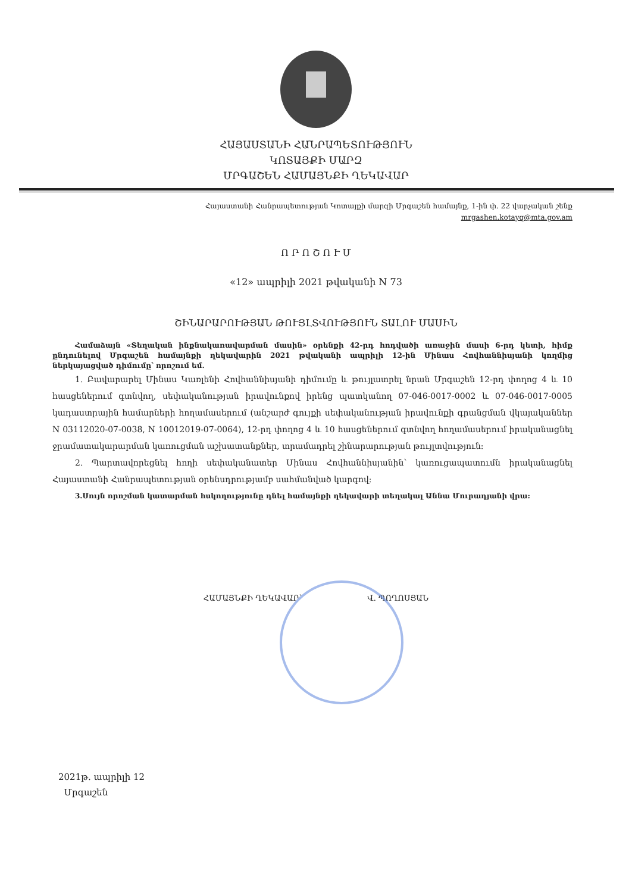ՀԱՅԱՍՏԱՆԻ ՀԱՆՐԱՊԵՏՈՒԹՅՈՒՆ
ԿՈՏԱՅՔԻ ՄԱՐԶ
ՄՐԳԱՇԵՆ ՀԱՄԱՅՆՔԻ ՂԵԿԱՎԱՐ
Հայաստանի Հանրապետության Կոտայքի մարզի Մրգաշեն համայնք, 1-ին փ. 22 վարչական շենք
mrgashen.kotayq@mta.gov.am
Ո Ր Ո Շ Ո Ւ Մ
«12» ապրիլի 2021 թվականի N 73
ՇԻՆԱՐԱՐՈՒԹՅԱՆ ԹՈՒՅԼՏՎՈՒԹՅՈՒՆ ՏԱԼՈՒ ՄԱՍԻՆ
Համաձայն «Տեղական ինքնակառավարման մասին» օրենքի 42-րդ հոդվածի առաջին մասի 6-րդ կետի, հիմք ընդունելով Մրգաշեն համայնքի ղեկավարին 2021 թվականի ապրիլի 12-ին Մինաս Հովհաննիսյանի կողմից ներկայացված դիմումը՝ որոշում եմ.
1. Բավարարել Մինաս Կառլենի Հովհաննիսյանի դիմումը և թույլատրել նրան Մրգաշեն 12-րդ փողոց 4 և 10 հասցեներում գտնվող, սեփականության իրավունքով իրենց պատկանող 07-046-0017-0002 և 07-046-0017-0005 կադաստրային համարների հողամասերում (անշարժ գույքի սեփականության իրավունքի գրանցման վկայականներ N 03112020-07-0038, N 10012019-07-0064), 12-րդ փողոց 4 և 10 հասցեներում գտնվող հողամասերում իրականացնել ջրամատակարարման կառուցման աշխատանքներ, տրամադրել շինարարության թույլտվություն:
2. Պարտավորեցնել հողի սեփականատեր Մինաս Հովհաննիսյանին՝ կառուցապատումն իրականացնել Հայաստանի Հանրապետության օրենսդրությամբ սահմանված կարգով:
3.Սույն որոշման կատարման հսկողությունը դնել համայնքի ղեկավարի տեղակալ Աննա Մուրադյանի վրա:
ՀԱՄԱՅՆՔԻ ՂԵԿԱՎԱՐ՝ Վ. ՊՈՂՈՍՅԱՆ
2021թ. ապրիլի 12
Մրգաշեն